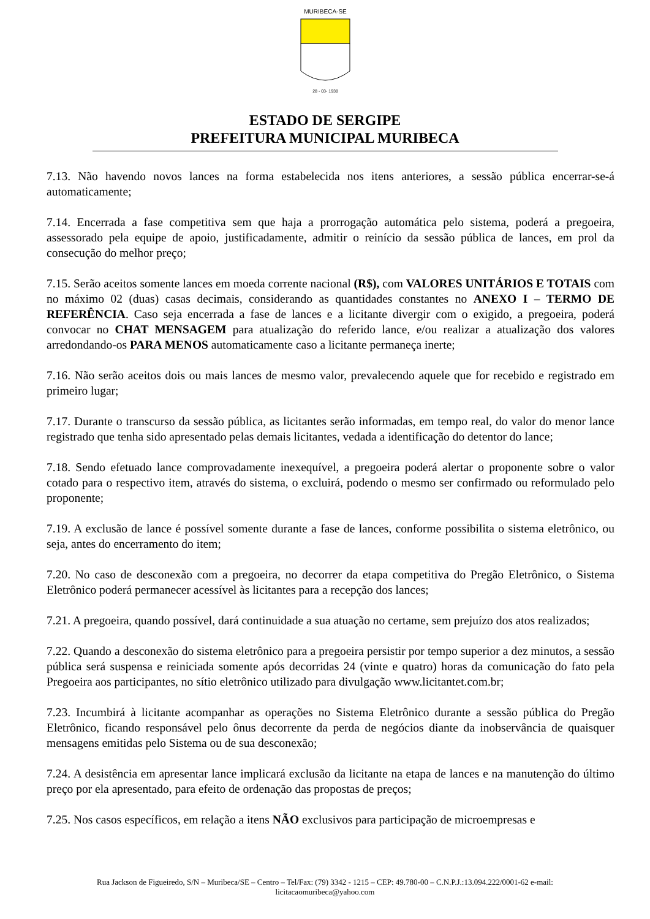MURIBECA-SE
28 - 03- 1938
ESTADO DE SERGIPE
PREFEITURA MUNICIPAL MURIBECA
7.13. Não havendo novos lances na forma estabelecida nos itens anteriores, a sessão pública encerrar-se-á automaticamente;
7.14. Encerrada a fase competitiva sem que haja a prorrogação automática pelo sistema, poderá a pregoeira, assessorado pela equipe de apoio, justificadamente, admitir o reinício da sessão pública de lances, em prol da consecução do melhor preço;
7.15. Serão aceitos somente lances em moeda corrente nacional (R$), com VALORES UNITÁRIOS E TOTAIS com no máximo 02 (duas) casas decimais, considerando as quantidades constantes no ANEXO I – TERMO DE REFERÊNCIA. Caso seja encerrada a fase de lances e a licitante divergir com o exigido, a pregoeira, poderá convocar no CHAT MENSAGEM para atualização do referido lance, e/ou realizar a atualização dos valores arredondando-os PARA MENOS automaticamente caso a licitante permaneça inerte;
7.16. Não serão aceitos dois ou mais lances de mesmo valor, prevalecendo aquele que for recebido e registrado em primeiro lugar;
7.17. Durante o transcurso da sessão pública, as licitantes serão informadas, em tempo real, do valor do menor lance registrado que tenha sido apresentado pelas demais licitantes, vedada a identificação do detentor do lance;
7.18. Sendo efetuado lance comprovadamente inexequível, a pregoeira poderá alertar o proponente sobre o valor cotado para o respectivo item, através do sistema, o excluirá, podendo o mesmo ser confirmado ou reformulado pelo proponente;
7.19. A exclusão de lance é possível somente durante a fase de lances, conforme possibilita o sistema eletrônico, ou seja, antes do encerramento do item;
7.20. No caso de desconexão com a pregoeira, no decorrer da etapa competitiva do Pregão Eletrônico, o Sistema Eletrônico poderá permanecer acessível às licitantes para a recepção dos lances;
7.21. A pregoeira, quando possível, dará continuidade a sua atuação no certame, sem prejuízo dos atos realizados;
7.22. Quando a desconexão do sistema eletrônico para a pregoeira persistir por tempo superior a dez minutos, a sessão pública será suspensa e reiniciada somente após decorridas 24 (vinte e quatro) horas da comunicação do fato pela Pregoeira aos participantes, no sítio eletrônico utilizado para divulgação www.licitantet.com.br;
7.23. Incumbirá à licitante acompanhar as operações no Sistema Eletrônico durante a sessão pública do Pregão Eletrônico, ficando responsável pelo ônus decorrente da perda de negócios diante da inobservância de quaisquer mensagens emitidas pelo Sistema ou de sua desconexão;
7.24. A desistência em apresentar lance implicará exclusão da licitante na etapa de lances e na manutenção do último preço por ela apresentado, para efeito de ordenação das propostas de preços;
7.25. Nos casos específicos, em relação a itens NÃO exclusivos para participação de microempresas e
Rua Jackson de Figueiredo, S/N – Muribeca/SE – Centro – Tel/Fax: (79) 3342 - 1215 – CEP: 49.780-00 – C.N.P.J.:13.094.222/0001-62 e-mail:
licitacaomuribeca@yahoo.com